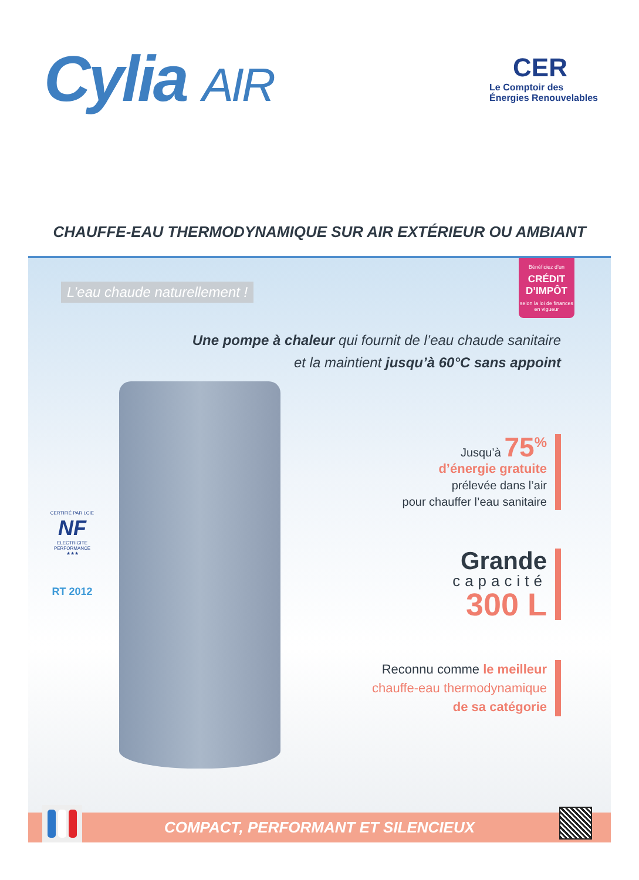Cylia AIR
CER
Le Comptoir des
Énergies Renouvelables
CHAUFFE-EAU THERMODYNAMIQUE SUR AIR EXTÉRIEUR OU AMBIANT
L’eau chaude naturellement !
Bénéficiez d’un
CRÉDIT D’IMPÔT
selon la loi de finances en vigueur
Une pompe à chaleur qui fournit de l’eau chaude sanitaire
et la maintient jusqu’à 60°C sans appoint
CERTIFIÉ PAR LCIE
NF
ELECTRICITE PERFORMANCE
★★★
RT 2012
Jusqu’à 75<sup>%</sup>
d’énergie gratuite
prélevée dans l’air
pour chauffer l’eau sanitaire
Grande
capacité
300 L
Reconnu comme le meilleur
chauffe-eau thermodynamique
de sa catégorie
COMPACT, PERFORMANT ET SILENCIEUX